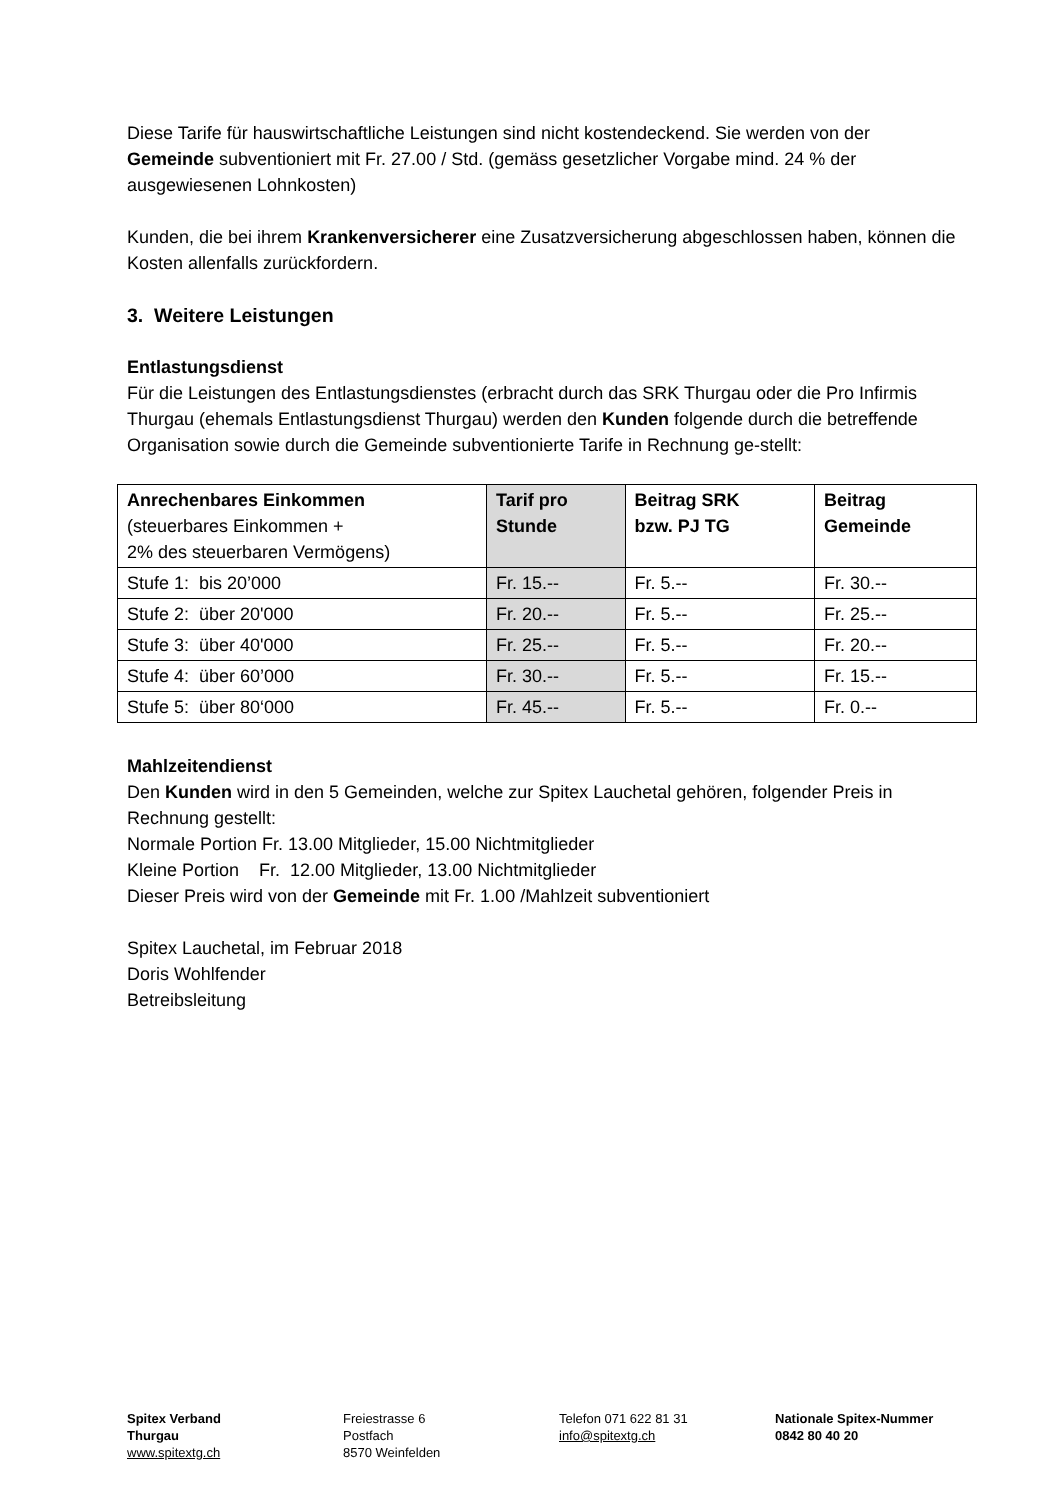Diese Tarife für hauswirtschaftliche Leistungen sind nicht kostendeckend. Sie werden von der Gemeinde subventioniert mit Fr. 27.00 / Std. (gemäss gesetzlicher Vorgabe mind. 24 % der ausgewiesenen Lohnkosten)
Kunden, die bei ihrem Krankenversicherer eine Zusatzversicherung abgeschlossen haben, können die Kosten allenfalls zurückfordern.
3. Weitere Leistungen
Entlastungsdienst
Für die Leistungen des Entlastungsdienstes (erbracht durch das SRK Thurgau oder die Pro Infirmis Thurgau (ehemals Entlastungsdienst Thurgau) werden den Kunden folgende durch die betreffende Organisation sowie durch die Gemeinde subventionierte Tarife in Rechnung ge-stellt:
| Anrechenbares Einkommen (steuerbares Einkommen + 2% des steuerbaren Vermögens) | Tarif pro Stunde | Beitrag SRK bzw. PJ TG | Beitrag Gemeinde |
| --- | --- | --- | --- |
| Stufe 1: bis 20’000 | Fr. 15.-- | Fr. 5.-- | Fr. 30.-- |
| Stufe 2: über 20'000 | Fr. 20.-- | Fr. 5.-- | Fr. 25.-- |
| Stufe 3: über 40'000 | Fr. 25.-- | Fr. 5.-- | Fr. 20.-- |
| Stufe 4: über 60’000 | Fr. 30.-- | Fr. 5.-- | Fr. 15.-- |
| Stufe 5: über 80‘000 | Fr. 45.-- | Fr. 5.-- | Fr. 0.-- |
Mahlzeitendienst
Den Kunden wird in den 5 Gemeinden, welche zur Spitex Lauchetal gehören, folgender Preis in Rechnung gestellt:
Normale Portion Fr. 13.00 Mitglieder, 15.00 Nichtmitglieder
Kleine Portion Fr. 12.00 Mitglieder, 13.00 Nichtmitglieder
Dieser Preis wird von der Gemeinde mit Fr. 1.00 /Mahlzeit subventioniert
Spitex Lauchetal, im Februar 2018
Doris Wohlfender
Betreibsleitung
Spitex Verband
Thurgau
www.spitextg.ch
Freiestrasse 6
Postfach
8570 Weinfelden
Telefon 071 622 81 31
info@spitextg.ch
Nationale Spitex-Nummer
0842 80 40 20